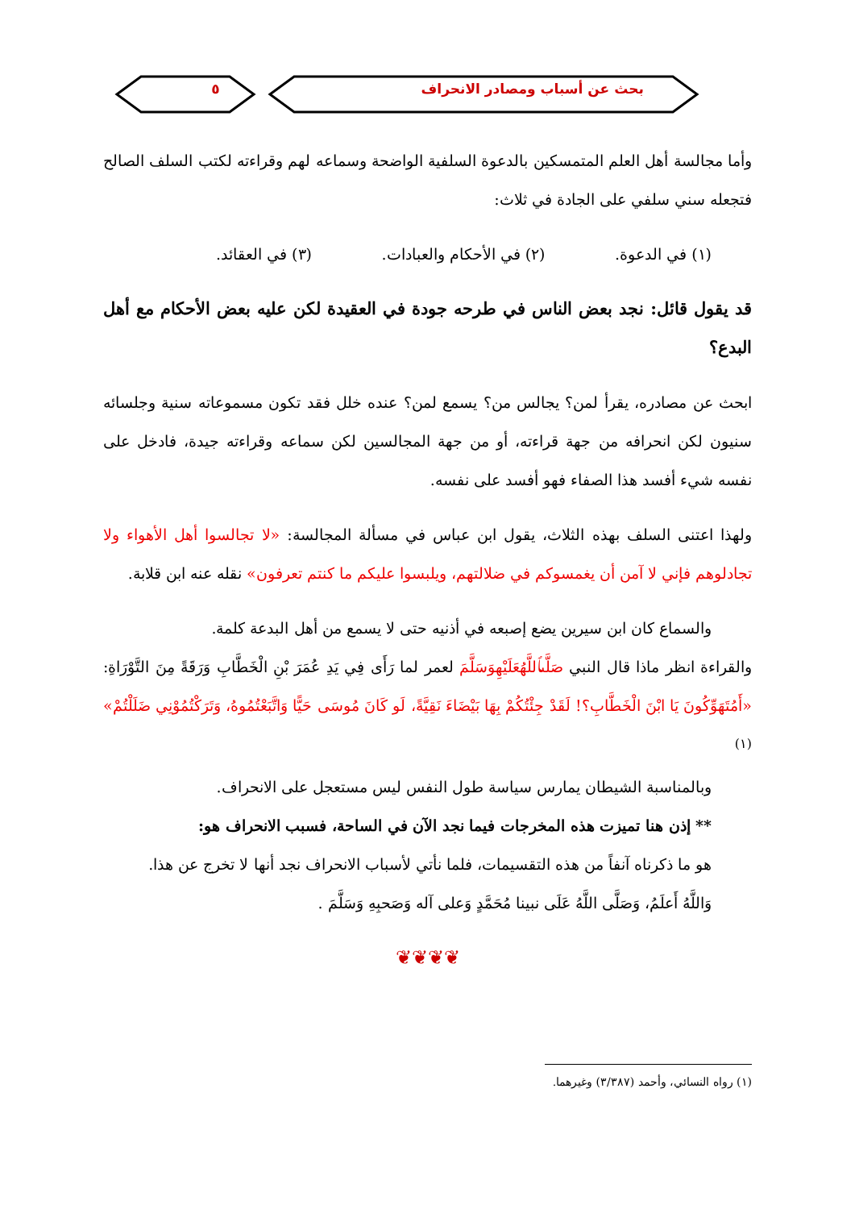بحث عن أسباب ومصادر الانحراف ٥
وأما مجالسة أهل العلم المتمسكين بالدعوة السلفية الواضحة وسماعه لهم وقراءته لكتب السلف الصالح فتجعله سني سلفي على الجادة في ثلاث:
(١) في الدعوة. (٢) في الأحكام والعبادات. (٣) في العقائد.
قد يقول قائل: نجد بعض الناس في طرحه جودة في العقيدة لكن عليه بعض الأحكام مع أهل البدع؟
ابحث عن مصادره، يقرأ لمن؟ يجالس من؟ يسمع لمن؟ عنده خلل فقد تكون مسموعاته سنية وجلسائه سنيون لكن انحرافه من جهة قراءته، أو من جهة المجالسين لكن سماعه وقراءته جيدة، فادخل على نفسه شيء أفسد هذا الصفاء فهو أفسد على نفسه.
ولهذا اعتنى السلف بهذه الثلاث، يقول ابن عباس في مسألة المجالسة: «لا تجالسوا أهل الأهواء ولا تجادلوهم فإني لا آمن أن يغمسوكم في ضلالتهم، ويلبسوا عليكم ما كنتم تعرفون» نقله عنه ابن قلابة.
والسماع كان ابن سيرين يضع إصبعه في أذنيه حتى لا يسمع من أهل البدعة كلمة.
والقراءة انظر ماذا قال النبي صَلَّىٱللَّهُعَلَيْهِوَسَلَّمَ لعمر لما رَأَى فِي يَدِ عُمَرَ بْنِ الْخَطَّابِ وَرَقَةً مِنَ التَّوْرَاةِ: «أَمُتَهَوِّكُونَ يَا ابْنَ الْخَطَّابِ؟! لَقَدْ جِئْتُكُمْ بِهَا بَيْضَاءَ نَقِيَّةً، لَو كَانَ مُوسَى حَيًّا وَاتَّبَعْتُمُوهُ، وَتَرَكْتُمُوْنِي ضَلَلْتُمْ» <sup>(١)</sup>
وبالمناسبة الشيطان يمارس سياسة طول النفس ليس مستعجل على الانحراف.
** إذن هنا تميزت هذه المخرجات فيما نجد الآن في الساحة، فسبب الانحراف هو:
هو ما ذكرناه آنفاً من هذه التقسيمات، فلما نأتي لأسباب الانحراف نجد أنها لا تخرج عن هذا.
وَاللَّهُ أَعلَمُ، وَصَلَّى اللَّهُ عَلَى نبينا مُحَمَّدٍ وَعلى آله وَصَحبِهِ وَسَلَّمَ .
❦❦❦❦
(١) رواه النسائي، وأحمد (٣/٣٨٧) وغيرهما.